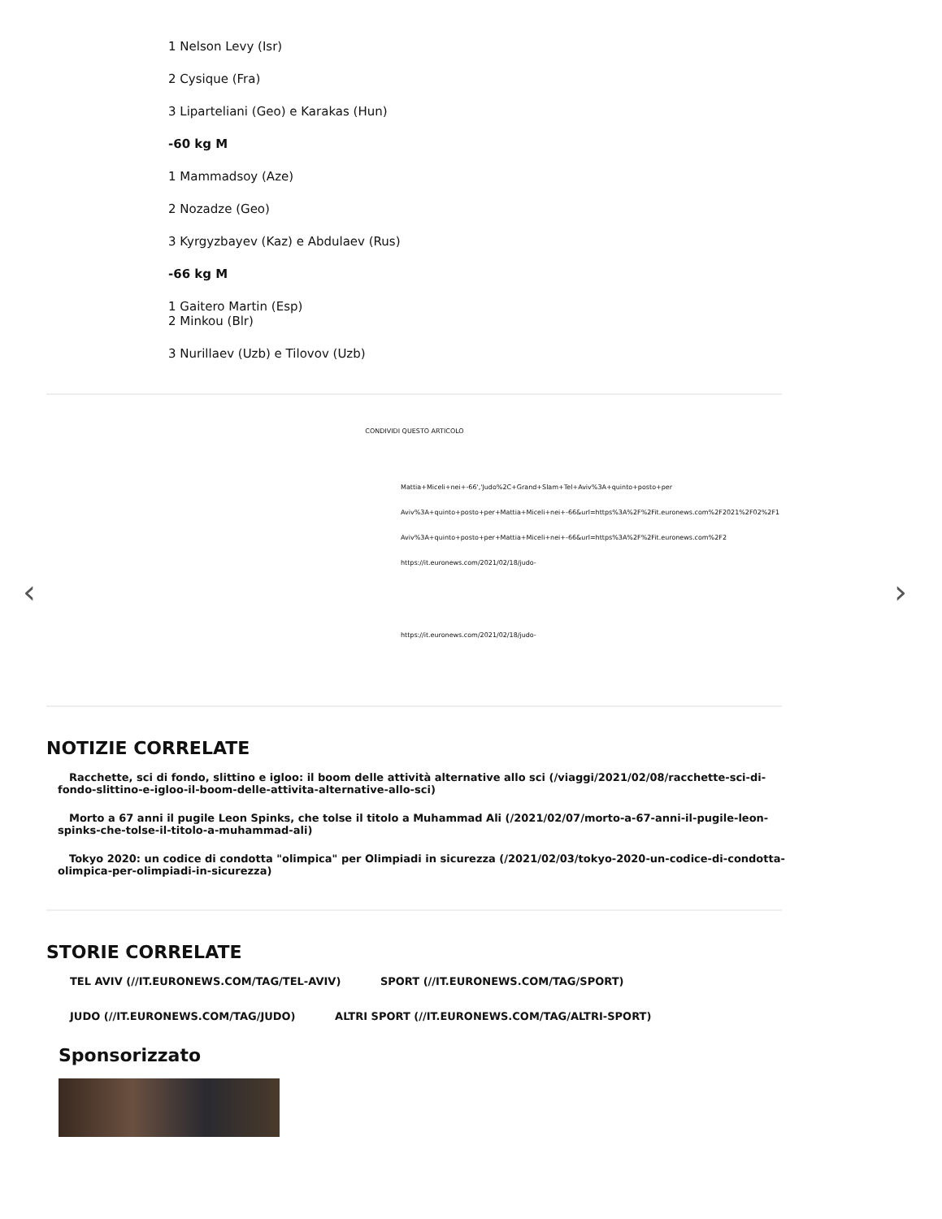1 Nelson Levy (Isr)
2 Cysique (Fra)
3 Liparteliani (Geo) e Karakas (Hun)
-60 kg M
1 Mammadsoy (Aze)
2 Nozadze (Geo)
3 Kyrgyzbayev (Kaz) e Abdulaev (Rus)
-66 kg M
1 Gaitero Martin (Esp)
2 Minkou (Blr)
3 Nurillaev (Uzb) e Tilovov (Uzb)
CONDIVIDI QUESTO ARTICOLO
Mattia+Miceli+nei+-66','Judo%2C+Grand+Slam+Tel+Aviv%3A+quinto+posto+per
Aviv%3A+quinto+posto+per+Mattia+Miceli+nei+-66&url=https%3A%2F%2Fit.euronews.com%2F2021%2F02%2F1
Aviv%3A+quinto+posto+per+Mattia+Miceli+nei+-66&url=https%3A%2F%2Fit.euronews.com%2F2
https://it.euronews.com/2021/02/18/judo-
https://it.euronews.com/2021/02/18/judo-
‹ ›
NOTIZIE CORRELATE
Racchette, sci di fondo, slittino e igloo: il boom delle attività alternative allo sci (/viaggi/2021/02/08/racchette-sci-di-fondo-slittino-e-igloo-il-boom-delle-attivita-alternative-allo-sci)
Morto a 67 anni il pugile Leon Spinks, che tolse il titolo a Muhammad Ali (/2021/02/07/morto-a-67-anni-il-pugile-leon-spinks-che-tolse-il-titolo-a-muhammad-ali)
Tokyo 2020: un codice di condotta "olimpica" per Olimpiadi in sicurezza (/2021/02/03/tokyo-2020-un-codice-di-condotta-olimpica-per-olimpiadi-in-sicurezza)
STORIE CORRELATE
TEL AVIV (//IT.EURONEWS.COM/TAG/TEL-AVIV) SPORT (//IT.EURONEWS.COM/TAG/SPORT)
JUDO (//IT.EURONEWS.COM/TAG/JUDO) ALTRI SPORT (//IT.EURONEWS.COM/TAG/ALTRI-SPORT)
Sponsorizzato